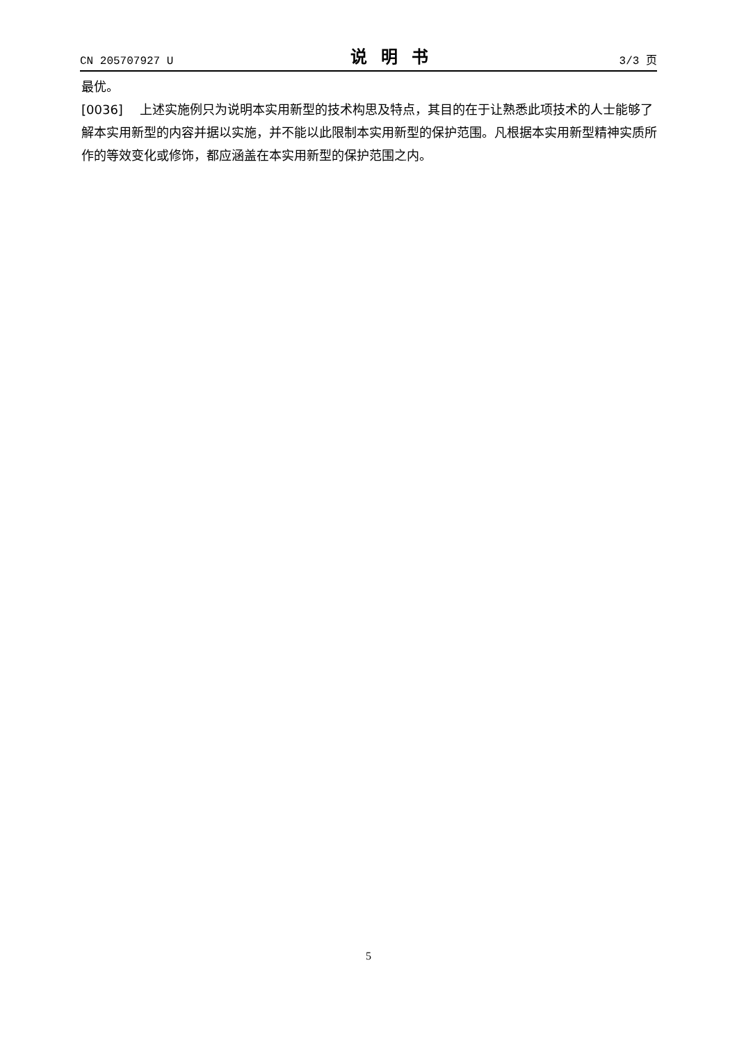CN 205707927 U 说明书 3/3 页
最优。
[0036] 上述实施例只为说明本实用新型的技术构思及特点，其目的在于让熟悉此项技术的人士能够了解本实用新型的内容并据以实施，并不能以此限制本实用新型的保护范围。凡根据本实用新型精神实质所作的等效变化或修饰，都应涵盖在本实用新型的保护范围之内。
5